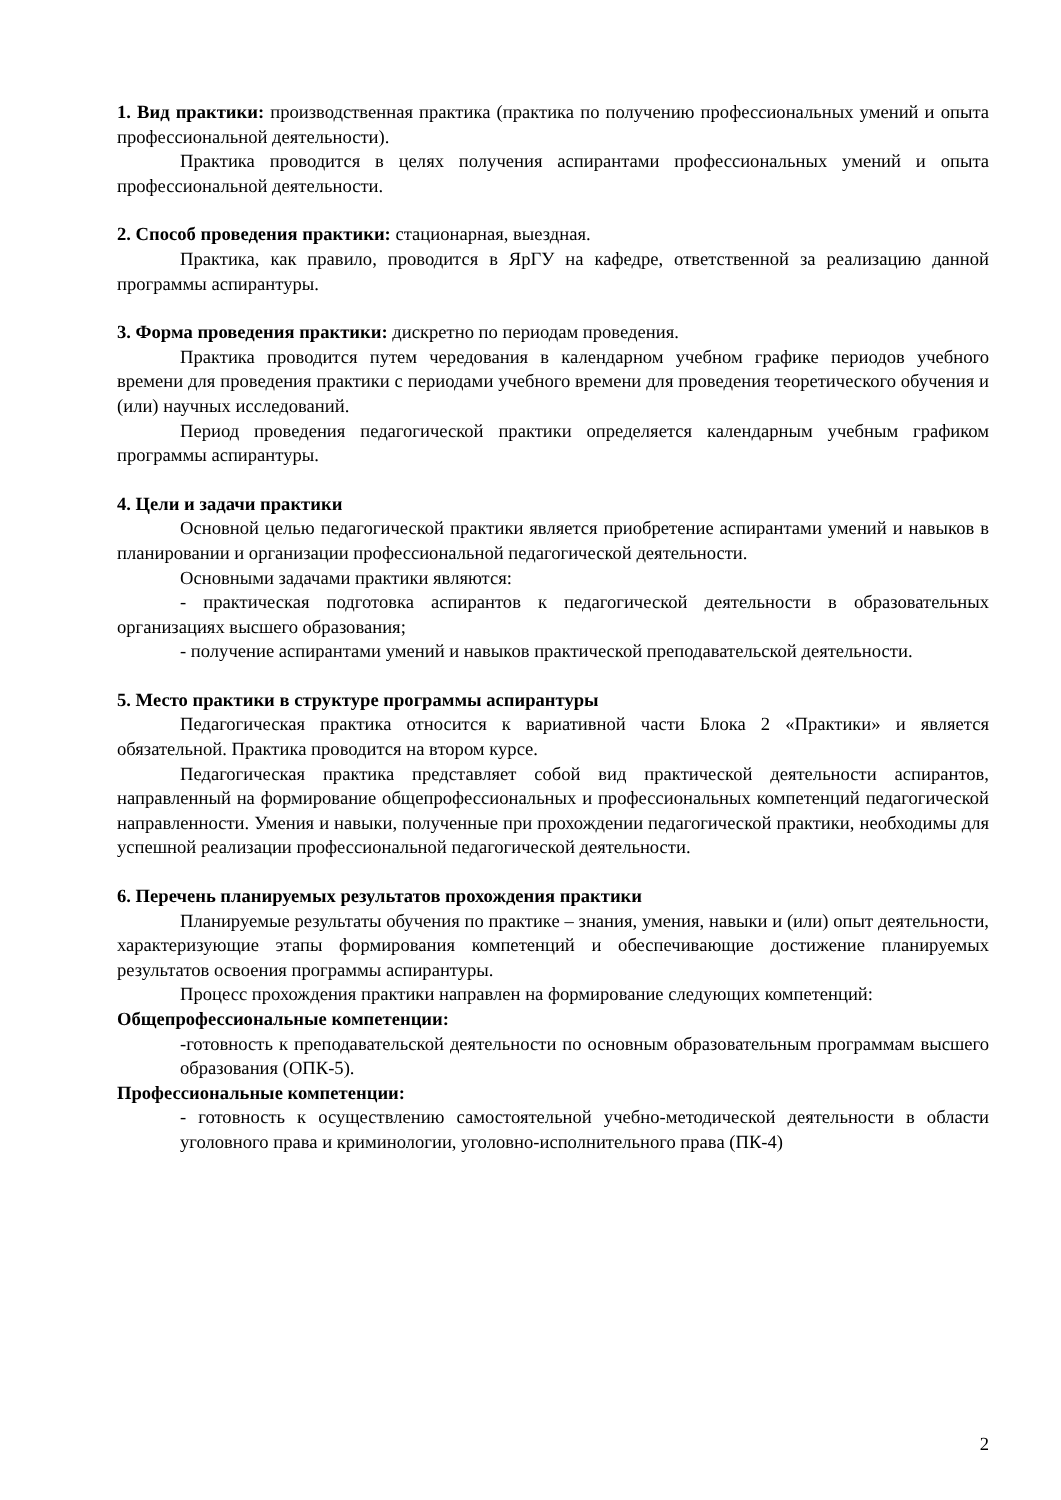1. Вид практики: производственная практика (практика по получению профессиональных умений и опыта профессиональной деятельности).
Практика проводится в целях получения аспирантами профессиональных умений и опыта профессиональной деятельности.
2. Способ проведения практики: стационарная, выездная.
Практика, как правило, проводится в ЯрГУ на кафедре, ответственной за реализацию данной программы аспирантуры.
3. Форма проведения практики: дискретно по периодам проведения.
Практика проводится путем чередования в календарном учебном графике периодов учебного времени для проведения практики с периодами учебного времени для проведения теоретического обучения и (или) научных исследований.
Период проведения педагогической практики определяется календарным учебным графиком программы аспирантуры.
4. Цели и задачи практики
Основной целью педагогической практики является приобретение аспирантами умений и навыков в планировании и организации профессиональной педагогической деятельности.
Основными задачами практики являются:
- практическая подготовка аспирантов к педагогической деятельности в образовательных организациях высшего образования;
- получение аспирантами умений и навыков практической преподавательской деятельности.
5. Место практики в структуре программы аспирантуры
Педагогическая практика относится к вариативной части Блока 2 «Практики» и является обязательной. Практика проводится на втором курсе.
Педагогическая практика представляет собой вид практической деятельности аспирантов, направленный на формирование общепрофессиональных и профессиональных компетенций педагогической направленности. Умения и навыки, полученные при прохождении педагогической практики, необходимы для успешной реализации профессиональной педагогической деятельности.
6. Перечень планируемых результатов прохождения практики
Планируемые результаты обучения по практике – знания, умения, навыки и (или) опыт деятельности, характеризующие этапы формирования компетенций и обеспечивающие достижение планируемых результатов освоения программы аспирантуры.
Процесс прохождения практики направлен на формирование следующих компетенций:
Общепрофессиональные компетенции:
-готовность к преподавательской деятельности по основным образовательным программам высшего образования (ОПК-5).
Профессиональные компетенции:
- готовность к осуществлению самостоятельной учебно-методической деятельности в области уголовного права и криминологии, уголовно-исполнительного права (ПК-4)
2